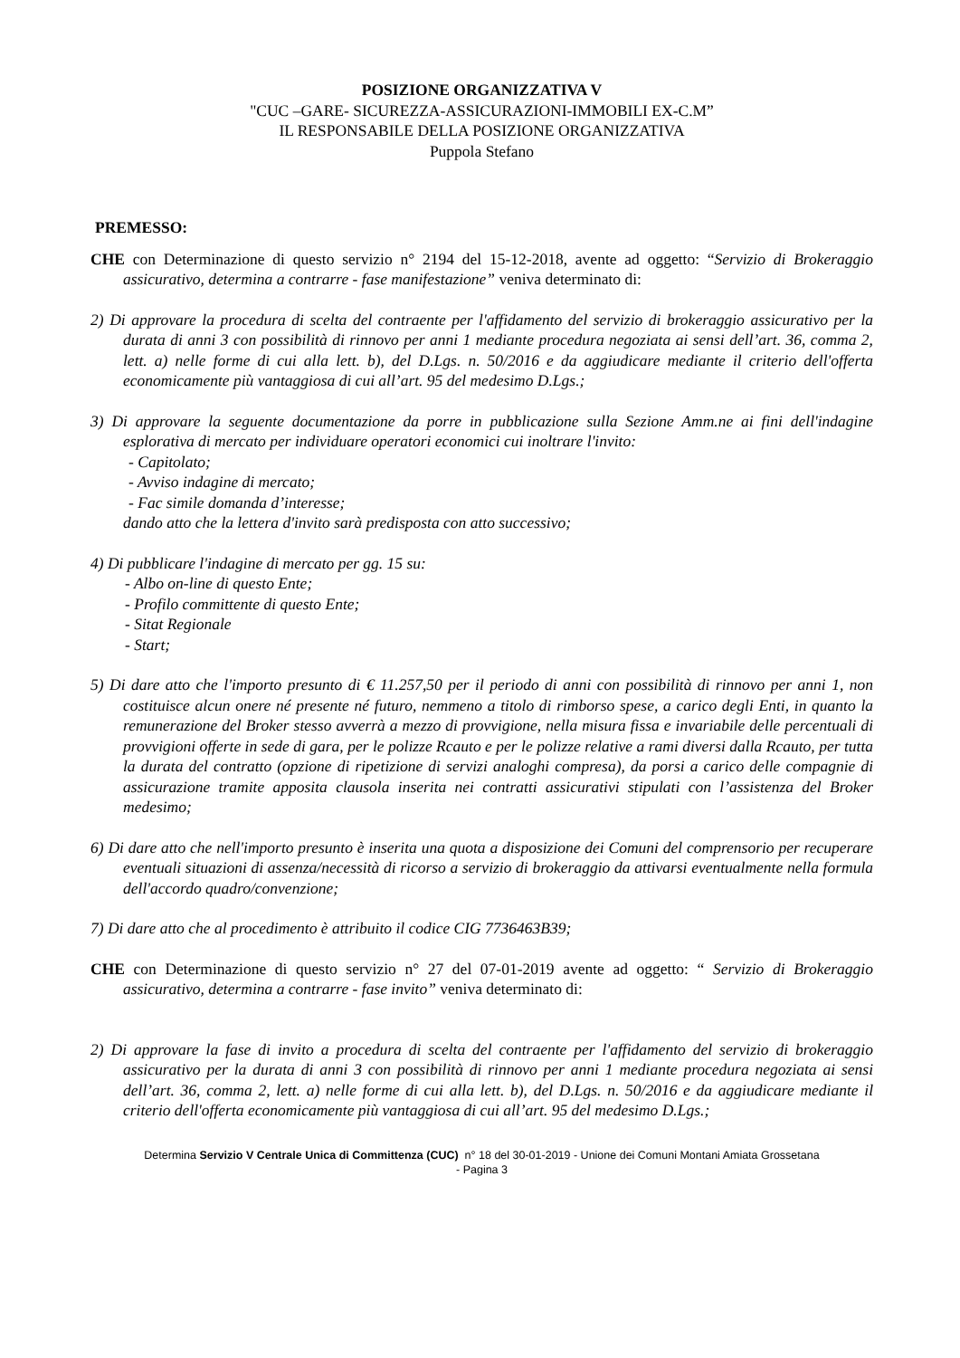POSIZIONE ORGANIZZATIVA V
"CUC –GARE- SICUREZZA-ASSICURAZIONI-IMMOBILI EX-C.M”
IL RESPONSABILE DELLA POSIZIONE ORGANIZZATIVA
Puppola Stefano
PREMESSO:
CHE con Determinazione di questo servizio n° 2194 del 15-12-2018, avente ad oggetto: “Servizio di Brokeraggio assicurativo, determina a contrarre - fase manifestazione” veniva determinato di:
2) Di approvare la procedura di scelta del contraente per l'affidamento del servizio di brokeraggio assicurativo per la durata di anni 3 con possibilità di rinnovo per anni 1 mediante procedura negoziata ai sensi dell’art. 36, comma 2, lett. a) nelle forme di cui alla lett. b), del D.Lgs. n. 50/2016 e da aggiudicare mediante il criterio dell'offerta economicamente più vantaggiosa di cui all’art. 95 del medesimo D.Lgs.;
3) Di approvare la seguente documentazione da porre in pubblicazione sulla Sezione Amm.ne ai fini dell'indagine esplorativa di mercato per individuare operatori economici cui inoltrare l'invito:
- Capitolato;
- Avviso indagine di mercato;
- Fac simile domanda d’interesse;
dando atto che la lettera d'invito sarà predisposta con atto successivo;
4) Di pubblicare l'indagine di mercato per gg. 15 su:
- Albo on-line di questo Ente;
- Profilo committente di questo Ente;
- Sitat Regionale
- Start;
5) Di dare atto che l'importo presunto di € 11.257,50 per il periodo di anni con possibilità di rinnovo per anni 1, non costituisce alcun onere né presente né futuro, nemmeno a titolo di rimborso spese, a carico degli Enti, in quanto la remunerazione del Broker stesso avverrà a mezzo di provvigione, nella misura fissa e invariabile delle percentuali di provvigioni offerte in sede di gara, per le polizze Rcauto e per le polizze relative a rami diversi dalla Rcauto, per tutta la durata del contratto (opzione di ripetizione di servizi analoghi compresa), da porsi a carico delle compagnie di assicurazione tramite apposita clausola inserita nei contratti assicurativi stipulati con l’assistenza del Broker medesimo;
6) Di dare atto che nell'importo presunto è inserita una quota a disposizione dei Comuni del comprensorio per recuperare eventuali situazioni di assenza/necessità di ricorso a servizio di brokeraggio da attivarsi eventualmente nella formula dell'accordo quadro/convenzione;
7) Di dare atto che al procedimento è attribuito il codice CIG 7736463B39;
CHE con Determinazione di questo servizio n° 27 del 07-01-2019 avente ad oggetto: “ Servizio di Brokeraggio assicurativo, determina a contrarre - fase invito” veniva determinato di:
2) Di approvare la fase di invito a procedura di scelta del contraente per l'affidamento del servizio di brokeraggio assicurativo per la durata di anni 3 con possibilità di rinnovo per anni 1 mediante procedura negoziata ai sensi dell’art. 36, comma 2, lett. a) nelle forme di cui alla lett. b), del D.Lgs. n. 50/2016 e da aggiudicare mediante il criterio dell'offerta economicamente più vantaggiosa di cui all’art. 95 del medesimo D.Lgs.;
Determina Servizio V Centrale Unica di Committenza (CUC) n° 18 del 30-01-2019 - Unione dei Comuni Montani Amiata Grossetana
- Pagina 3